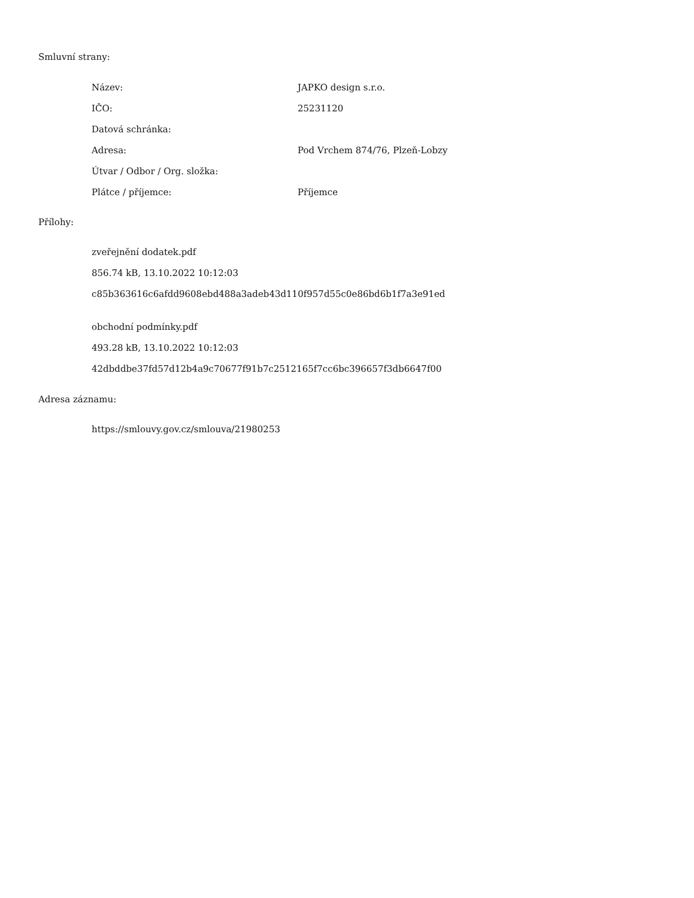Smluvní strany:
| Název: | JAPKO design s.r.o. |
| IČO: | 25231120 |
| Datová schránka: | |
| Adresa: | Pod Vrchem 874/76, Plzeň-Lobzy |
| Útvar / Odbor / Org. složka: | |
| Plátce / příjemce: | Příjemce |
Přílohy:
zveřejnění dodatek.pdf
856.74 kB, 13.10.2022 10:12:03
c85b363616c6afdd9608ebd488a3adeb43d110f957d55c0e86bd6b1f7a3e91ed
obchodní podmínky.pdf
493.28 kB, 13.10.2022 10:12:03
42dbddbe37fd57d12b4a9c70677f91b7c2512165f7cc6bc396657f3db6647f00
Adresa záznamu:
https://smlouvy.gov.cz/smlouva/21980253